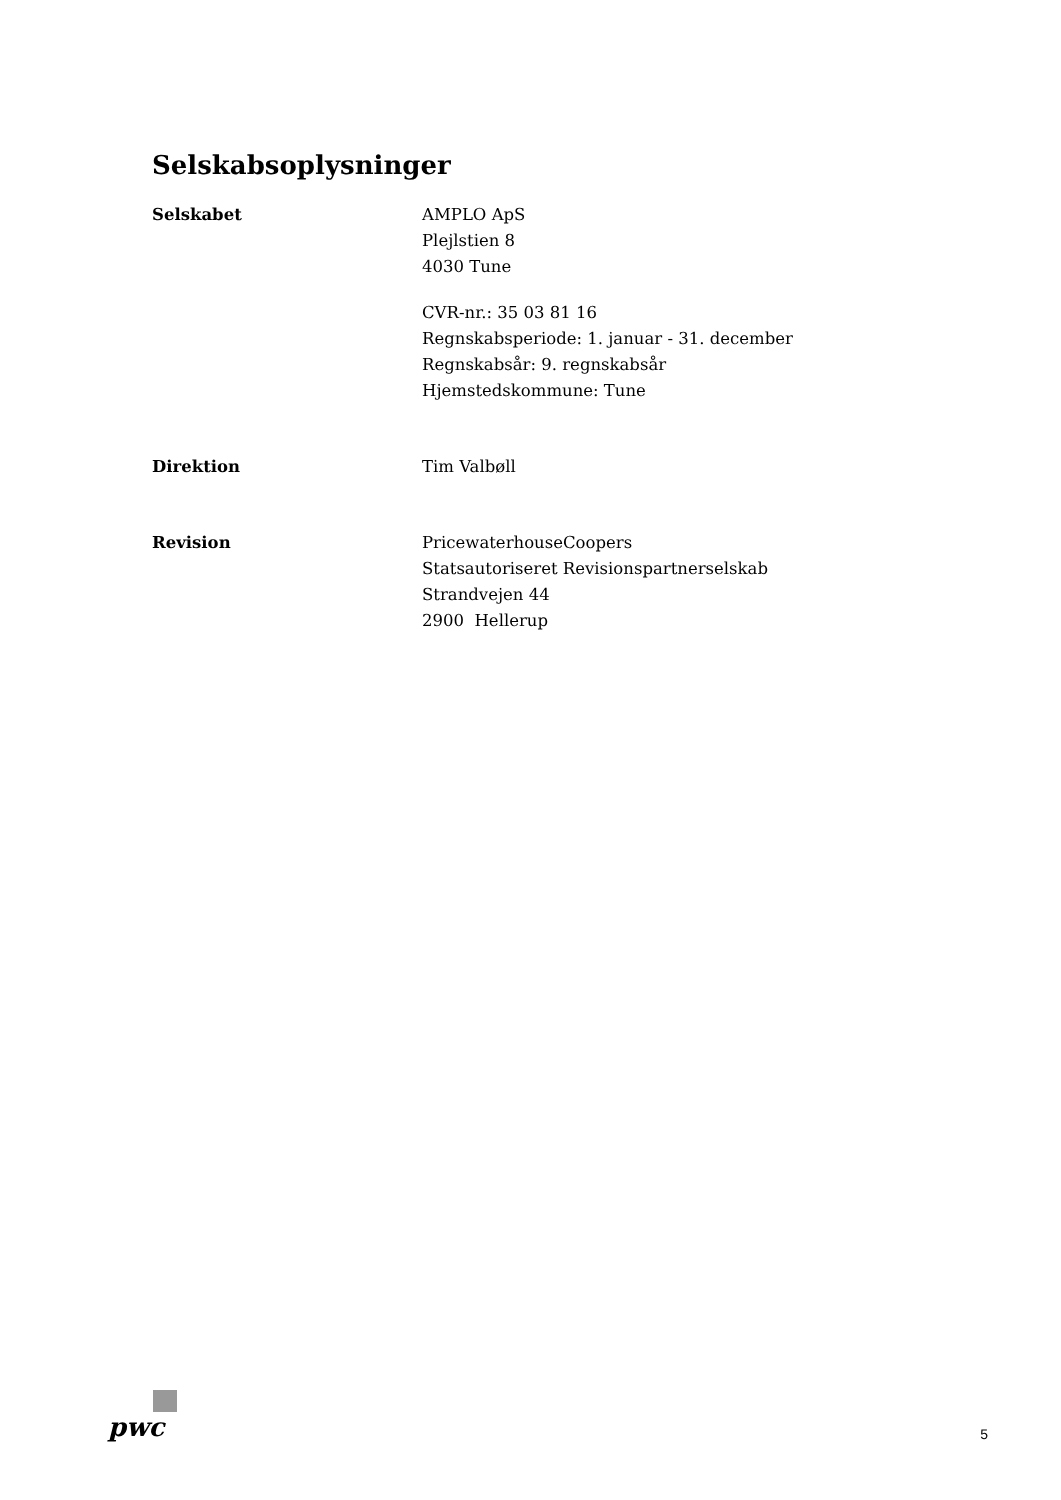Selskabsoplysninger
Selskabet AMPLO ApS
Plejlstien 8
4030 Tune
CVR-nr.: 35 03 81 16
Regnskabsperiode: 1. januar - 31. december
Regnskabsår: 9. regnskabsår
Hjemstedskommune: Tune
Direktion Tim Valbøll
Revision PricewaterhouseCoopers
Statsautoriseret Revisionspartnerselskab
Strandvejen 44
2900 Hellerup
pwc
5